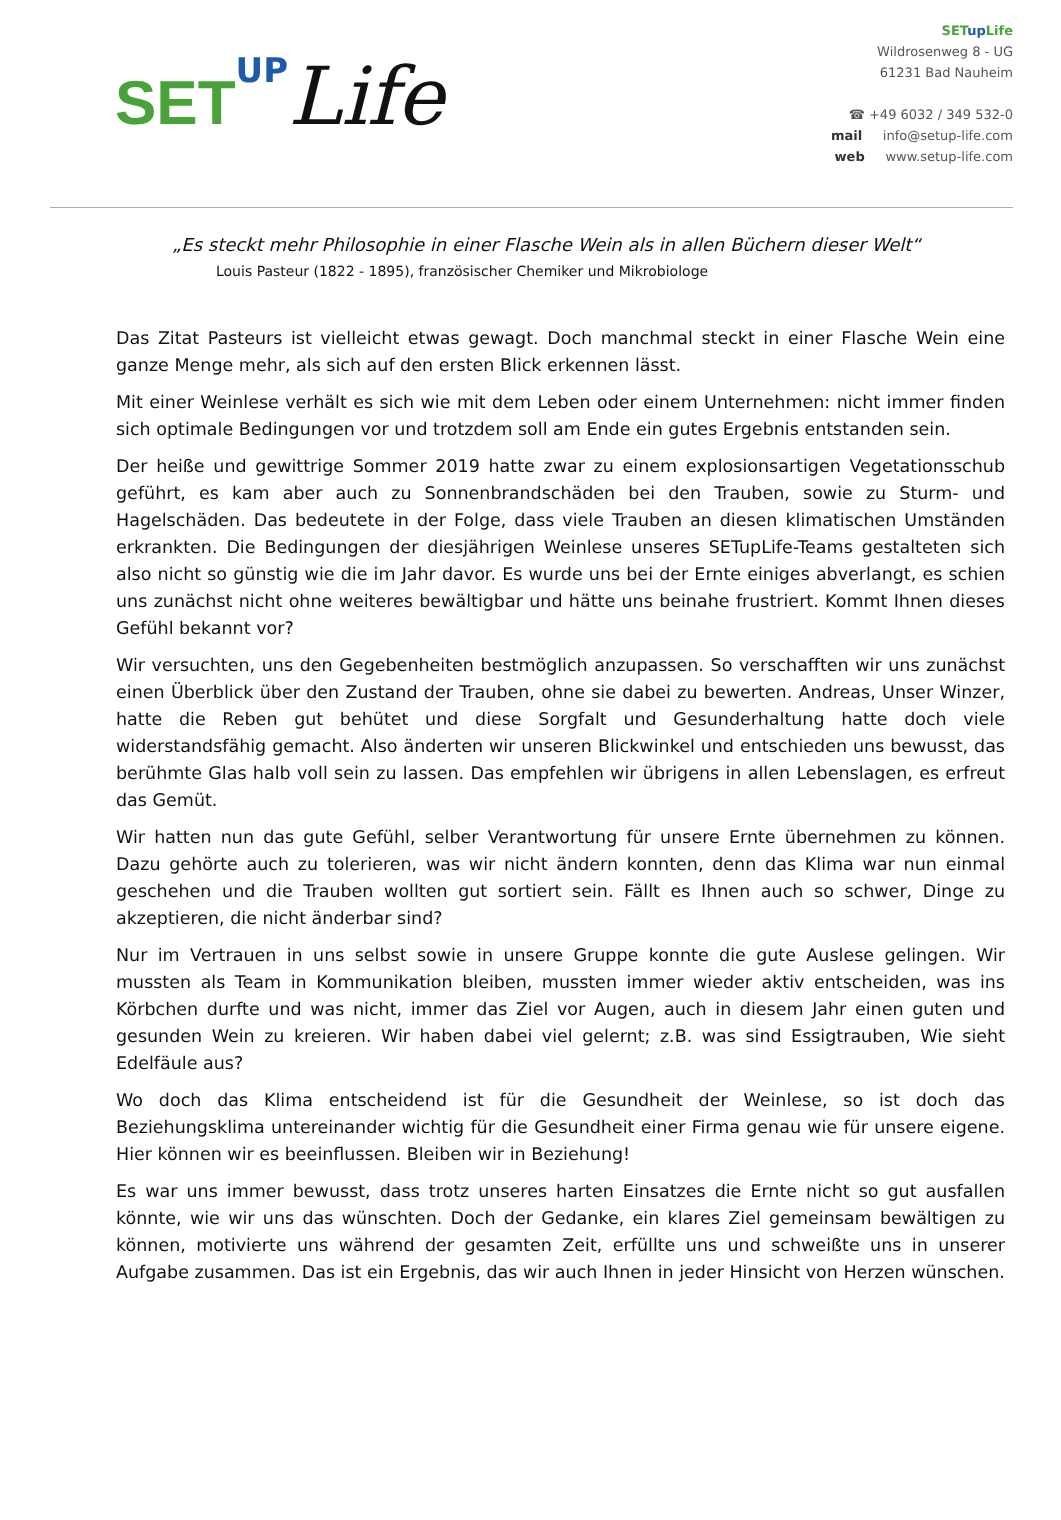SET UP Life
SET up Life
Wildrosenweg 8 - UG
61231 Bad Nauheim
☎ +49 6032 / 349 532-0
mail info@setup-life.com
web www.setup-life.com
„Es steckt mehr Philosophie in einer Flasche Wein als in allen Büchern dieser Welt“
Louis Pasteur (1822 - 1895), französischer Chemiker und Mikrobiologe
Das Zitat Pasteurs ist vielleicht etwas gewagt. Doch manchmal steckt in einer Flasche Wein eine ganze Menge mehr, als sich auf den ersten Blick erkennen lässt.
Mit einer Weinlese verhält es sich wie mit dem Leben oder einem Unternehmen: nicht immer finden sich optimale Bedingungen vor und trotzdem soll am Ende ein gutes Ergebnis entstanden sein.
Der heiße und gewittrige Sommer 2019 hatte zwar zu einem explosionsartigen Vegetationsschub geführt, es kam aber auch zu Sonnenbrandschäden bei den Trauben, sowie zu Sturm- und Hagelschäden. Das bedeutete in der Folge, dass viele Trauben an diesen klimatischen Umständen erkrankten. Die Bedingungen der diesjährigen Weinlese unseres SETupLife-Teams gestalteten sich also nicht so günstig wie die im Jahr davor. Es wurde uns bei der Ernte einiges abverlangt, es schien uns zunächst nicht ohne weiteres bewältigbar und hätte uns beinahe frustriert. Kommt Ihnen dieses Gefühl bekannt vor?
Wir versuchten, uns den Gegebenheiten bestmöglich anzupassen. So verschafften wir uns zunächst einen Überblick über den Zustand der Trauben, ohne sie dabei zu bewerten. Andreas, Unser Winzer, hatte die Reben gut behütet und diese Sorgfalt und Gesunderhaltung hatte doch viele widerstandsfähig gemacht. Also änderten wir unseren Blickwinkel und entschieden uns bewusst, das berühmte Glas halb voll sein zu lassen. Das empfehlen wir übrigens in allen Lebenslagen, es erfreut das Gemüt.
Wir hatten nun das gute Gefühl, selber Verantwortung für unsere Ernte übernehmen zu können. Dazu gehörte auch zu tolerieren, was wir nicht ändern konnten, denn das Klima war nun einmal geschehen und die Trauben wollten gut sortiert sein. Fällt es Ihnen auch so schwer, Dinge zu akzeptieren, die nicht änderbar sind?
Nur im Vertrauen in uns selbst sowie in unsere Gruppe konnte die gute Auslese gelingen. Wir mussten als Team in Kommunikation bleiben, mussten immer wieder aktiv entscheiden, was ins Körbchen durfte und was nicht, immer das Ziel vor Augen, auch in diesem Jahr einen guten und gesunden Wein zu kreieren. Wir haben dabei viel gelernt; z.B. was sind Essigtrauben, Wie sieht Edelfäule aus?
Wo doch das Klima entscheidend ist für die Gesundheit der Weinlese, so ist doch das Beziehungsklima untereinander wichtig für die Gesundheit einer Firma genau wie für unsere eigene. Hier können wir es beeinflussen. Bleiben wir in Beziehung!
Es war uns immer bewusst, dass trotz unseres harten Einsatzes die Ernte nicht so gut ausfallen könnte, wie wir uns das wünschten. Doch der Gedanke, ein klares Ziel gemeinsam bewältigen zu können, motivierte uns während der gesamten Zeit, erfüllte uns und schweißte uns in unserer Aufgabe zusammen. Das ist ein Ergebnis, das wir auch Ihnen in jeder Hinsicht von Herzen wünschen.